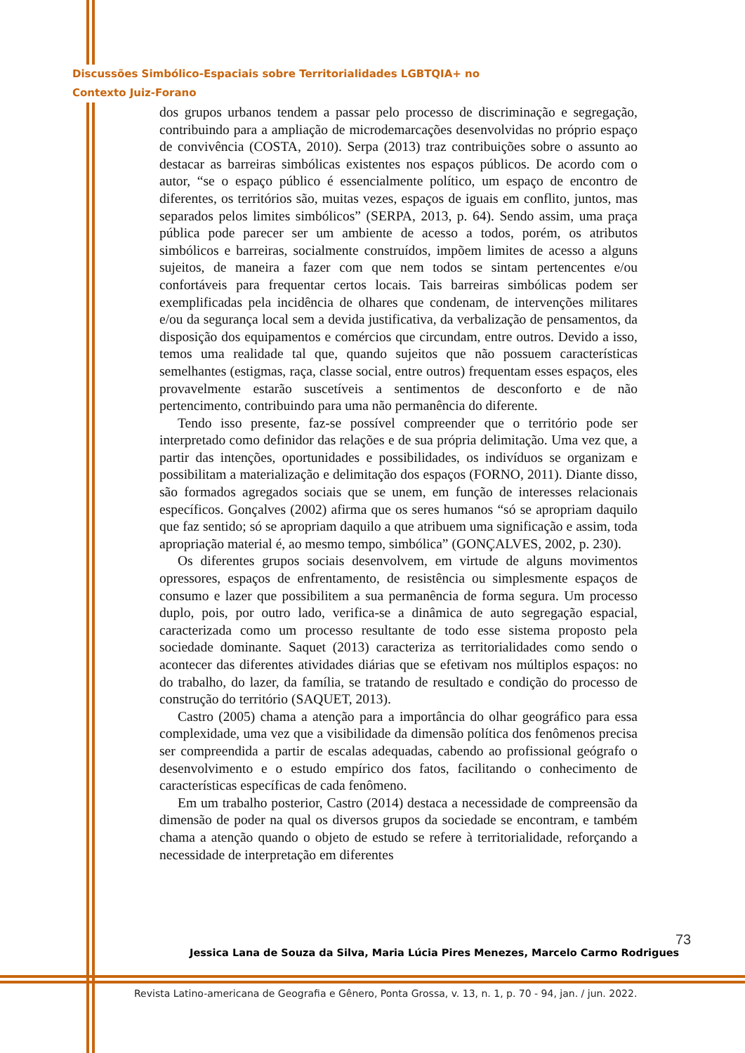Discussões Simbólico-Espaciais sobre Territorialidades LGBTQIA+ no
Contexto Juiz-Forano
dos grupos urbanos tendem a passar pelo processo de discriminação e segregação, contribuindo para a ampliação de microdemarcações desenvolvidas no próprio espaço de convivência (COSTA, 2010). Serpa (2013) traz contribuições sobre o assunto ao destacar as barreiras simbólicas existentes nos espaços públicos. De acordo com o autor, “se o espaço público é essencialmente político, um espaço de encontro de diferentes, os territórios são, muitas vezes, espaços de iguais em conflito, juntos, mas separados pelos limites simbólicos” (SERPA, 2013, p. 64). Sendo assim, uma praça pública pode parecer ser um ambiente de acesso a todos, porém, os atributos simbólicos e barreiras, socialmente construídos, impõem limites de acesso a alguns sujeitos, de maneira a fazer com que nem todos se sintam pertencentes e/ou confortáveis para frequentar certos locais. Tais barreiras simbólicas podem ser exemplificadas pela incidência de olhares que condenam, de intervenções militares e/ou da segurança local sem a devida justificativa, da verbalização de pensamentos, da disposição dos equipamentos e comércios que circundam, entre outros. Devido a isso, temos uma realidade tal que, quando sujeitos que não possuem características semelhantes (estigmas, raça, classe social, entre outros) frequentam esses espaços, eles provavelmente estarão suscetíveis a sentimentos de desconforto e de não pertencimento, contribuindo para uma não permanência do diferente.
Tendo isso presente, faz-se possível compreender que o território pode ser interpretado como definidor das relações e de sua própria delimitação. Uma vez que, a partir das intenções, oportunidades e possibilidades, os indivíduos se organizam e possibilitam a materialização e delimitação dos espaços (FORNO, 2011). Diante disso, são formados agregados sociais que se unem, em função de interesses relacionais específicos. Gonçalves (2002) afirma que os seres humanos “só se apropriam daquilo que faz sentido; só se apropriam daquilo a que atribuem uma significação e assim, toda apropriação material é, ao mesmo tempo, simbólica” (GONÇALVES, 2002, p. 230).
Os diferentes grupos sociais desenvolvem, em virtude de alguns movimentos opressores, espaços de enfrentamento, de resistência ou simplesmente espaços de consumo e lazer que possibilitem a sua permanência de forma segura. Um processo duplo, pois, por outro lado, verifica-se a dinâmica de auto segregação espacial, caracterizada como um processo resultante de todo esse sistema proposto pela sociedade dominante. Saquet (2013) caracteriza as territorialidades como sendo o acontecer das diferentes atividades diárias que se efetivam nos múltiplos espaços: no do trabalho, do lazer, da família, se tratando de resultado e condição do processo de construção do território (SAQUET, 2013).
Castro (2005) chama a atenção para a importância do olhar geográfico para essa complexidade, uma vez que a visibilidade da dimensão política dos fenômenos precisa ser compreendida a partir de escalas adequadas, cabendo ao profissional geógrafo o desenvolvimento e o estudo empírico dos fatos, facilitando o conhecimento de características específicas de cada fenômeno.
Em um trabalho posterior, Castro (2014) destaca a necessidade de compreensão da dimensão de poder na qual os diversos grupos da sociedade se encontram, e também chama a atenção quando o objeto de estudo se refere à territorialidade, reforçando a necessidade de interpretação em diferentes
73
Jessica Lana de Souza da Silva, Maria Lúcia Pires Menezes, Marcelo Carmo Rodrigues
Revista Latino-americana de Geografia e Gênero, Ponta Grossa, v. 13, n. 1, p. 70 - 94, jan. / jun. 2022.